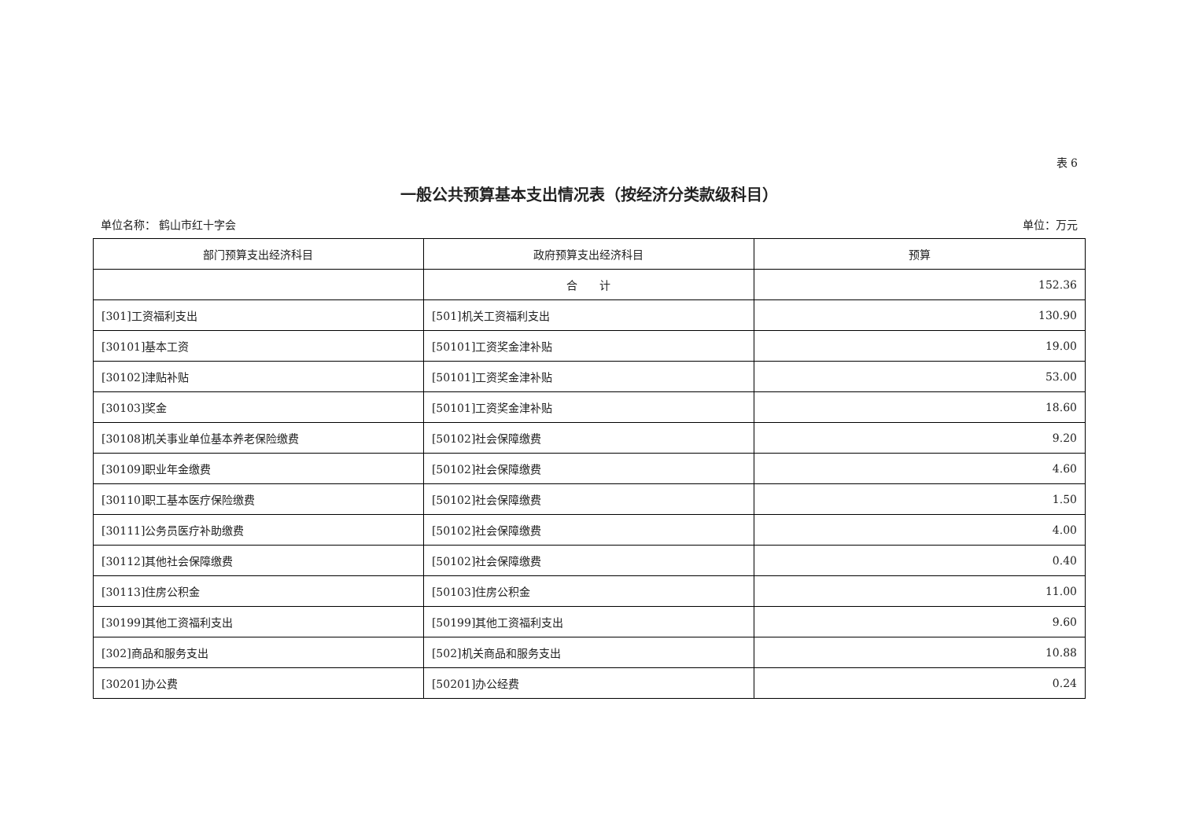表 6
一般公共预算基本支出情况表（按经济分类款级科目）
单位名称： 鹤山市红十字会 单位：万元
| 部门预算支出经济科目 | 政府预算支出经济科目 | 预算 |
| --- | --- | --- |
| | 合 计 | 152.36 |
| [301]工资福利支出 | [501]机关工资福利支出 | 130.90 |
| [30101]基本工资 | [50101]工资奖金津补贴 | 19.00 |
| [30102]津贴补贴 | [50101]工资奖金津补贴 | 53.00 |
| [30103]奖金 | [50101]工资奖金津补贴 | 18.60 |
| [30108]机关事业单位基本养老保险缴费 | [50102]社会保障缴费 | 9.20 |
| [30109]职业年金缴费 | [50102]社会保障缴费 | 4.60 |
| [30110]职工基本医疗保险缴费 | [50102]社会保障缴费 | 1.50 |
| [30111]公务员医疗补助缴费 | [50102]社会保障缴费 | 4.00 |
| [30112]其他社会保障缴费 | [50102]社会保障缴费 | 0.40 |
| [30113]住房公积金 | [50103]住房公积金 | 11.00 |
| [30199]其他工资福利支出 | [50199]其他工资福利支出 | 9.60 |
| [302]商品和服务支出 | [502]机关商品和服务支出 | 10.88 |
| [30201]办公费 | [50201]办公经费 | 0.24 |